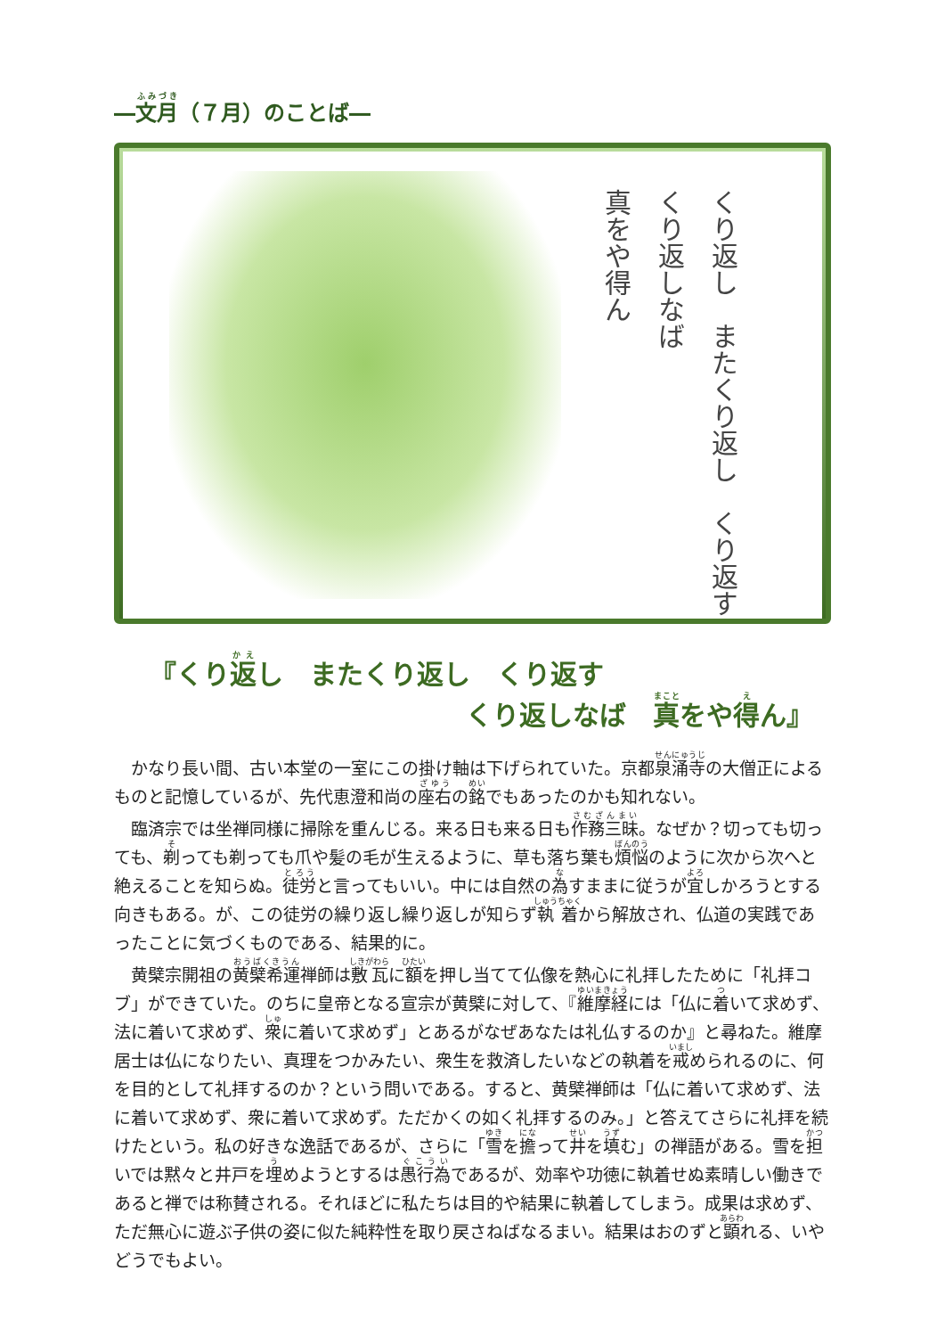―文月（７月）のことば―
くり返し　またくり返し　くり返す
くり返しなば
真をや得ん
『くり返し　またくり返し　くり返す
くり返しなば　真をや得ん』
かなり長い間、古い本堂の一室にこの掛け軸は下げられていた。京都泉涌寺の大僧正によるものと記憶しているが、先代恵澄和尚の座右の銘でもあったのかも知れない。
臨済宗では坐禅同様に掃除を重んじる。来る日も来る日も作務三昧。なぜか？切っても切っても、剃っても剃っても爪や髪の毛が生えるように、草も落ち葉も煩悩のように次から次へと絶えることを知らぬ。徒労と言ってもいい。中には自然の為すままに従うが宜しかろうとする向きもある。が、この徒労の繰り返し繰り返しが知らず執着から解放され、仏道の実践であったことに気づくものである、結果的に。
黄檗宗開祖の黄檗希運禅師は敷瓦に額を押し当てて仏像を熱心に礼拝したために「礼拝コブ」ができていた。のちに皇帝となる宣宗が黄檗に対して、『維摩経には「仏に着いて求めず、法に着いて求めず、衆に着いて求めず」とあるがなぜあなたは礼仏するのか』と尋ねた。維摩居士は仏になりたい、真理をつかみたい、衆生を救済したいなどの執着を戒められるのに、何を目的として礼拝するのか？という問いである。すると、黄檗禅師は「仏に着いて求めず、法に着いて求めず、衆に着いて求めず。ただかくの如く礼拝するのみ。」と答えてさらに礼拝を続けたという。私の好きな逸話であるが、さらに「雪を擔って井を填む」の禅語がある。雪を担いでは黙々と井戸を埋めようとするは愚行為であるが、効率や功徳に執着せぬ素晴しい働きであると禅では称賛される。それほどに私たちは目的や結果に執着してしまう。成果は求めず、ただ無心に遊ぶ子供の姿に似た純粋性を取り戻さねばなるまい。結果はおのずと顕れる、いやどうでもよい。